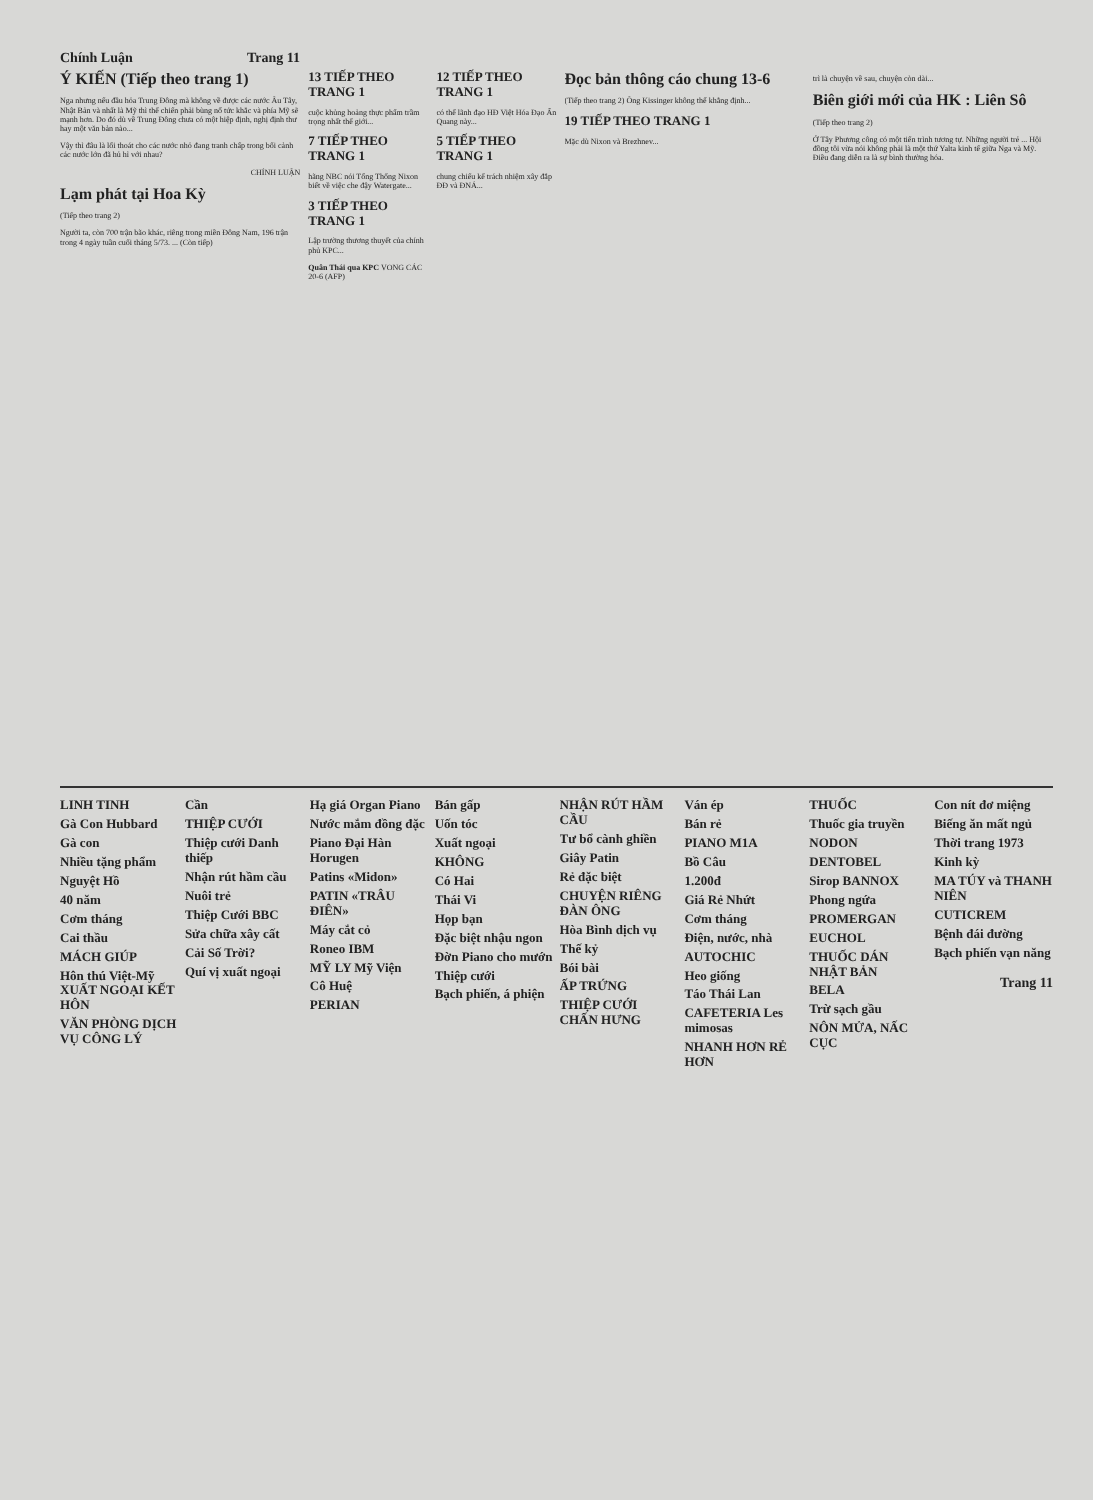Chính Luận Trang 11
Ý KIẾN (Tiếp theo trang 1)
Nga nhưng nếu đầu hỏa Trung Đông mà không về được các nước Âu Tây, Nhật Bản và nhất là Mỹ thì thế chiến phải bùng nổ tức khắc và phía Mỹ sẽ mạnh hơn. Do đó dù về Trung Đông chưa có một hiệp định, nghị định thư hay một văn bản nào...
Vậy thì đâu là lối thoát cho các nước nhỏ đang tranh chấp trong bối cảnh các nước lớn đã hủ hỉ với nhau?
CHÍNH LUẬN
Lạm phát tại Hoa Kỳ
(Tiếp theo trang 2)
Người ta, còn 700 trận bão khác, riêng trong miền Đông Nam, 196 trận trong 4 ngày tuần cuối tháng 5/73. ... (Còn tiếp)
13 TIẾP THEO TRANG 1
cuộc khủng hoảng thực phẩm trầm trọng nhất thế giới...
7 TIẾP THEO TRANG 1
hãng NBC nói Tổng Thống Nixon biết về việc che đậy Watergate...
3 TIẾP THEO TRANG 1
Lập trường thương thuyết của chính phủ KPC...
Quân Thái qua KPC VONG CÁC 20-6 (AFP)
12 TIẾP THEO TRANG 1
có thể lãnh đạo HĐ Việt Hóa Đạo Ấn Quang này...
5 TIẾP THEO TRANG 1
chung chiếu kế trách nhiệm xây đắp ĐĐ và ĐNÁ...
Đọc bản thông cáo chung 13-6
(Tiếp theo trang 2) Ông Kissinger không thể khẳng định...
19 TIẾP THEO TRANG 1
Mặc dù Nixon và Brezhnev...
trì là chuyện về sau, chuyện còn dài...
Biên giới mới của HK : Liên Sô
(Tiếp theo trang 2)
Ở Tây Phương công có một tiến trình tương tự. Những người trẻ ... Hội đồng tôi vừa nói không phải là một thứ Yalta kinh tế giữa Nga và Mỹ. Điều đang diễn ra là sự bình thường hóa.
LINH TINH
Gà Con Hubbard
Gà con
Nhiều tặng phẩm
Nguyệt Hồ
40 năm
Cơm tháng
Cai thầu
MÁCH GIÚP
Hôn thú Việt-Mỹ XUẤT NGOẠI KẾT HÔN
VĂN PHÒNG DỊCH VỤ CÔNG LÝ
Cần
THIỆP CƯỚI
Thiệp cưới Danh thiếp
Nhận rút hầm cầu
Nuôi trẻ
Thiệp Cưới BBC
Sửa chữa xây cất
Cải Số Trời?
Quí vị xuất ngoại
Hạ giá Organ Piano
Nước mắm đồng đặc
Piano Đại Hàn Horugen
Patins «Midon»
PATIN «TRÂU ĐIÊN»
Máy cắt cỏ
Roneo IBM
MỸ LY Mỹ Viện
Cô Huệ
PERIAN
Bán gấp
Uốn tóc
Xuất ngoại
KHÔNG
Có Hai
Thái Vi
Họp bạn
Đặc biệt nhậu ngon
Đờn Piano cho mướn
Thiệp cưới
Bạch phiến, á phiện
NHẬN RÚT HẦM CẦU
Tư bổ cành ghiền
Giây Patin
Rẻ đặc biệt
CHUYỆN RIÊNG ĐÀN ÔNG
Hòa Bình dịch vụ
Thế kỷ
Bói bài
ẤP TRỨNG
THIỆP CƯỚI CHẤN HƯNG
Ván ép
Bán rẻ
PIANO M1A
Bồ Câu
1.200đ
Giá Rẻ Nhứt
Cơm tháng
Điện, nước, nhà
AUTOCHIC
Heo giống
Táo Thái Lan
CAFETERIA Les mimosas
NHANH HƠN RẺ HƠN
THUỐC
Thuốc gia truyền
NODON
DENTOBEL
Sirop BANNOX
Phong ngứa
PROMERGAN
EUCHOL
THUỐC DÁN NHẬT BẢN
BELA
Trừ sạch gầu
NÔN MỬA, NẤC CỤC
Con nít đơ miệng
Biếng ăn mất ngủ
Thời trang 1973
Kinh kỳ
MA TÚY và THANH NIÊN
CUTICREM
Bệnh đái đường
Bạch phiến vạn năng
Trang 11